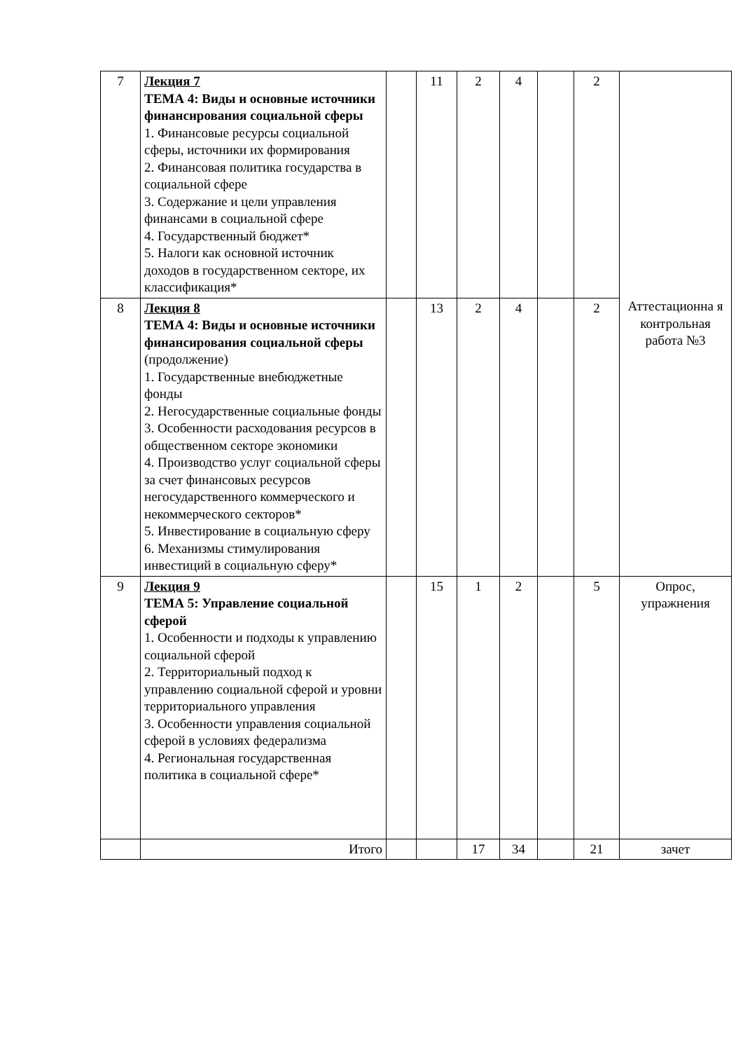| 7 | Лекция 7 ТЕМА 4: Виды и основные источники финансирования социальной сферы 1. Финансовые ресурсы социальной сферы, источники их формирования 2. Финансовая политика государства в социальной сфере 3. Содержание и цели управления финансами в социальной сфере 4. Государственный бюджет* 5. Налоги как основной источник доходов в государственном секторе, их классификация* | | 11 | 2 | 4 | | 2 | Аттестационна я контрольная работа №3 |
| 8 | Лекция 8 ТЕМА 4: Виды и основные источники финансирования социальной сферы (продолжение) 1. Государственные внебюджетные фонды 2. Негосударственные социальные фонды 3. Особенности расходования ресурсов в общественном секторе экономики 4. Производство услуг социальной сферы за счет финансовых ресурсов негосударственного коммерческого и некоммерческого секторов* 5. Инвестирование в социальную сферу 6. Механизмы стимулирования инвестиций в социальную сферу* | | 13 | 2 | 4 | | 2 | |
| 9 | Лекция 9 ТЕМА 5: Управление социальной сферой 1. Особенности и подходы к управлению социальной сферой 2. Территориальный подход к управлению социальной сферой и уровни территориального управления 3. Особенности управления социальной сферой в условиях федерализма 4. Региональная государственная политика в социальной сфере* | | 15 | 1 | 2 | | 5 | Опрос, упражнения |
| | Итого | | | 17 | 34 | | 21 | зачет |